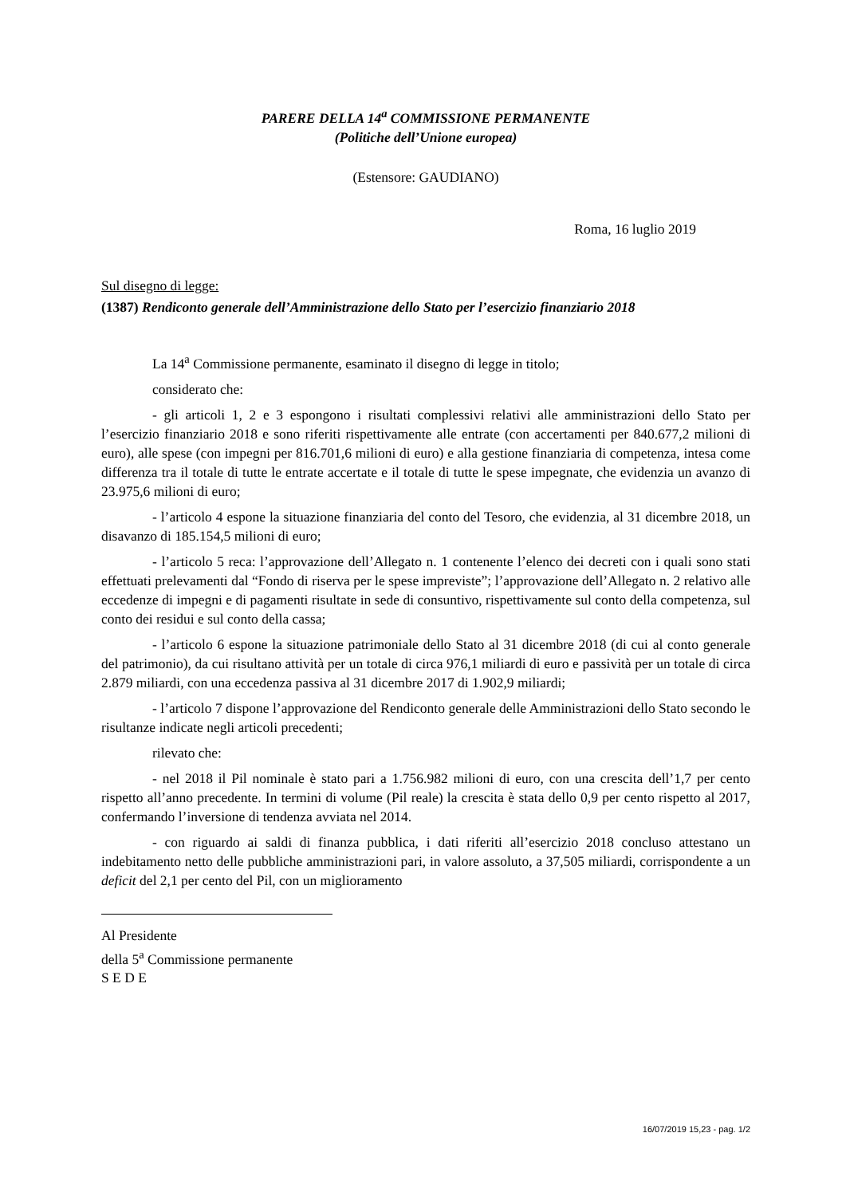PARERE DELLA 14<sup>a</sup> COMMISSIONE PERMANENTE
(Politiche dell’Unione europea)
(Estensore: GAUDIANO)
Roma, 16 luglio 2019
Sul disegno di legge:
(1387) Rendiconto generale dell’Amministrazione dello Stato per l’esercizio finanziario 2018
La 14<sup>a</sup> Commissione permanente, esaminato il disegno di legge in titolo;
considerato che:
- gli articoli 1, 2 e 3 espongono i risultati complessivi relativi alle amministrazioni dello Stato per l’esercizio finanziario 2018 e sono riferiti rispettivamente alle entrate (con accertamenti per 840.677,2 milioni di euro), alle spese (con impegni per 816.701,6 milioni di euro) e alla gestione finanziaria di competenza, intesa come differenza tra il totale di tutte le entrate accertate e il totale di tutte le spese impegnate, che evidenzia un avanzo di 23.975,6 milioni di euro;
- l’articolo 4 espone la situazione finanziaria del conto del Tesoro, che evidenzia, al 31 dicembre 2018, un disavanzo di 185.154,5 milioni di euro;
- l’articolo 5 reca: l’approvazione dell’Allegato n. 1 contenente l’elenco dei decreti con i quali sono stati effettuati prelevamenti dal “Fondo di riserva per le spese impreviste”; l’approvazione dell’Allegato n. 2 relativo alle eccedenze di impegni e di pagamenti risultate in sede di consuntivo, rispettivamente sul conto della competenza, sul conto dei residui e sul conto della cassa;
- l’articolo 6 espone la situazione patrimoniale dello Stato al 31 dicembre 2018 (di cui al conto generale del patrimonio), da cui risultano attività per un totale di circa 976,1 miliardi di euro e passività per un totale di circa 2.879 miliardi, con una eccedenza passiva al 31 dicembre 2017 di 1.902,9 miliardi;
- l’articolo 7 dispone l’approvazione del Rendiconto generale delle Amministrazioni dello Stato secondo le risultanze indicate negli articoli precedenti;
rilevato che:
- nel 2018 il Pil nominale è stato pari a 1.756.982 milioni di euro, con una crescita dell’1,7 per cento rispetto all’anno precedente. In termini di volume (Pil reale) la crescita è stata dello 0,9 per cento rispetto al 2017, confermando l’inversione di tendenza avviata nel 2014.
- con riguardo ai saldi di finanza pubblica, i dati riferiti all’esercizio 2018 concluso attestano un indebitamento netto delle pubbliche amministrazioni pari, in valore assoluto, a 37,505 miliardi, corrispondente a un deficit del 2,1 per cento del Pil, con un miglioramento
Al Presidente
della 5<sup>a</sup> Commissione permanente
S E D E
16/07/2019 15,23 - pag. 1/2